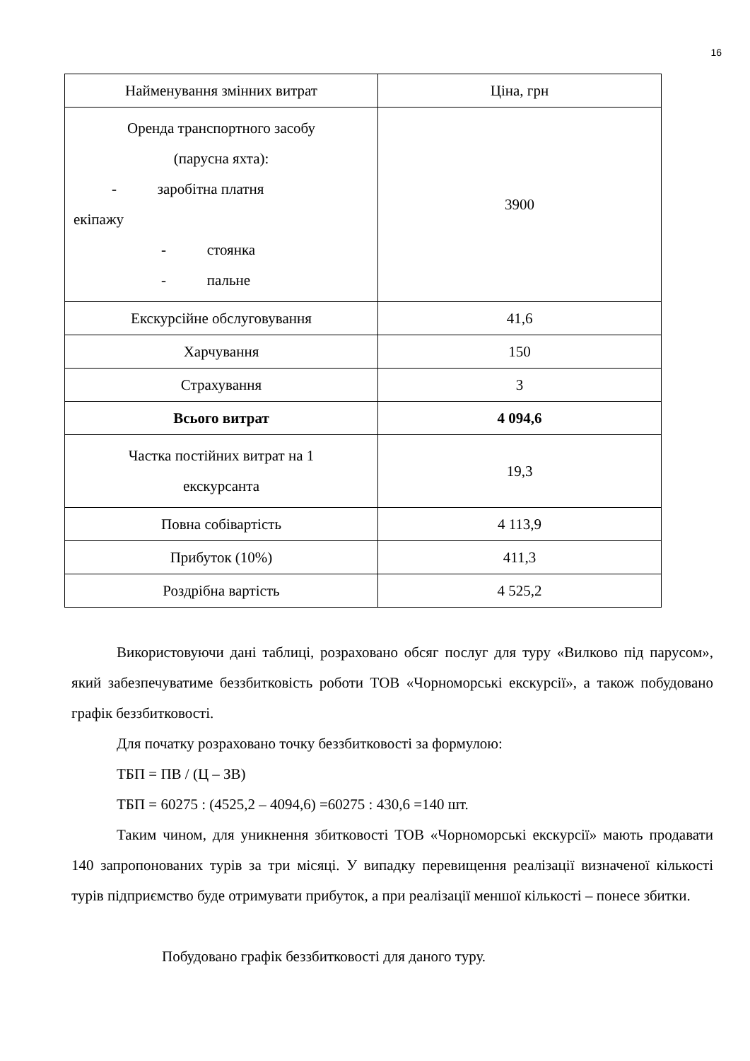16
| Найменування змінних витрат | Ціна, грн |
| Оренда транспортного засобу (парусна яхта): - заробітна платня екіпажу - стоянка - пальне | 3900 |
| Екскурсійне обслуговування | 41,6 |
| Харчування | 150 |
| Страхування | 3 |
| Всього витрат | 4 094,6 |
| Частка постійних витрат на 1 екскурсанта | 19,3 |
| Повна собівартість | 4 113,9 |
| Прибуток (10%) | 411,3 |
| Роздрібна вартість | 4 525,2 |
Використовуючи дані таблиці, розраховано обсяг послуг для туру «Вилково під парусом», який забезпечуватиме беззбитковість роботи ТОВ «Чорноморські екскурсії», а також побудовано графік беззбитковості.
Для початку розраховано точку беззбитковості за формулою:
ТБП = ПВ / (Ц – ЗВ)
ТБП = 60275 : (4525,2 – 4094,6) =60275 : 430,6 =140 шт.
Таким чином, для уникнення збитковості ТОВ «Чорноморські екскурсії» мають продавати 140 запропонованих турів за три місяці. У випадку перевищення реалізації визначеної кількості турів підприємство буде отримувати прибуток, а при реалізації меншої кількості – понесе збитки.
Побудовано графік беззбитковості для даного туру.